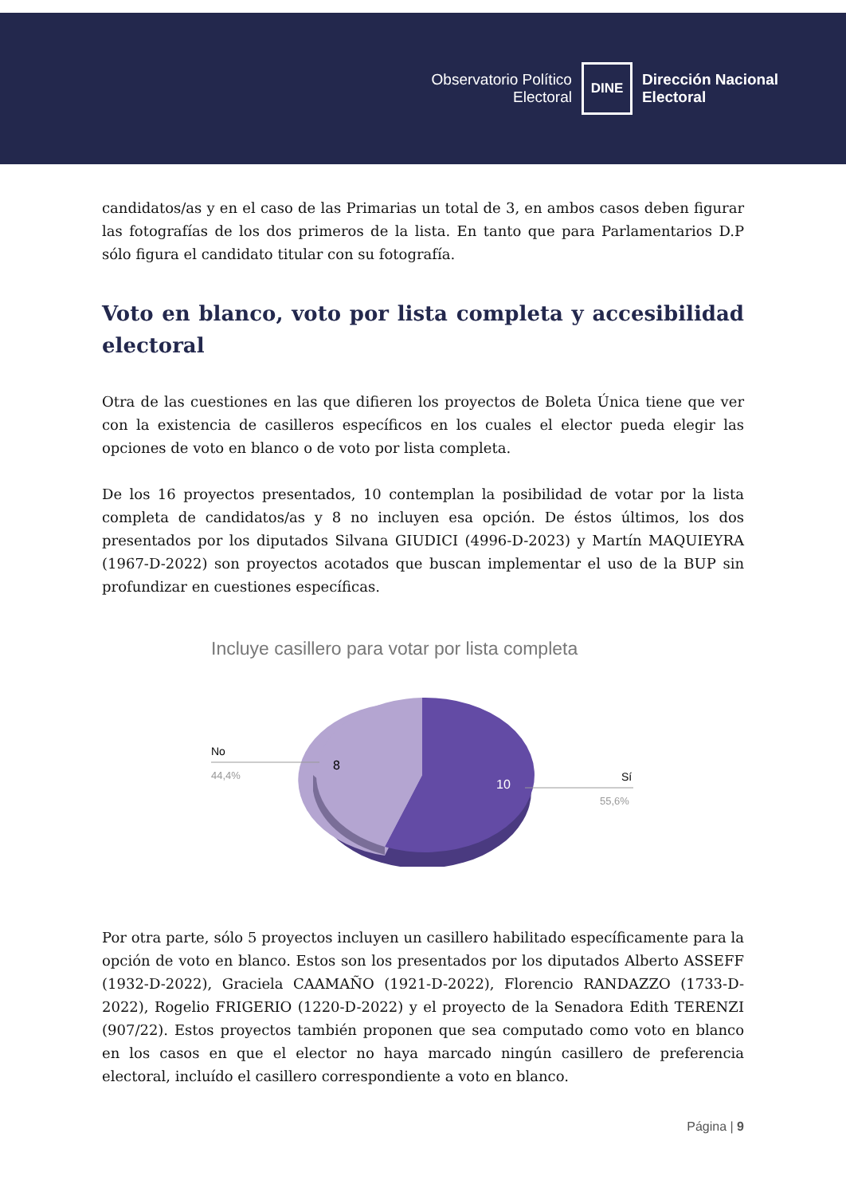Observatorio Político
Electoral
DINE
Dirección Nacional
Electoral
candidatos/as y en el caso de las Primarias un total de 3, en ambos casos deben figurar las fotografías de los dos primeros de la lista. En tanto que para Parlamentarios D.P sólo figura el candidato titular con su fotografía.
Voto en blanco, voto por lista completa y accesibilidad electoral
Otra de las cuestiones en las que difieren los proyectos de Boleta Única tiene que ver con la existencia de casilleros específicos en los cuales el elector pueda elegir las opciones de voto en blanco o de voto por lista completa.
De los 16 proyectos presentados, 10 contemplan la posibilidad de votar por la lista completa de candidatos/as y 8 no incluyen esa opción. De éstos últimos, los dos presentados por los diputados Silvana GIUDICI (4996-D-2023) y Martín MAQUIEYRA (1967-D-2022) son proyectos acotados que buscan implementar el uso de la BUP sin profundizar en cuestiones específicas.
Incluye casillero para votar por lista completa
No
44,4%
8
10
Sí
55,6%
Por otra parte, sólo 5 proyectos incluyen un casillero habilitado específicamente para la opción de voto en blanco. Estos son los presentados por los diputados Alberto ASSEFF (1932-D-2022), Graciela CAAMAÑO (1921-D-2022), Florencio RANDAZZO (1733-D-2022), Rogelio FRIGERIO (1220-D-2022) y el proyecto de la Senadora Edith TERENZI (907/22). Estos proyectos también proponen que sea computado como voto en blanco en los casos en que el elector no haya marcado ningún casillero de preferencia electoral, incluído el casillero correspondiente a voto en blanco.
Página | 9